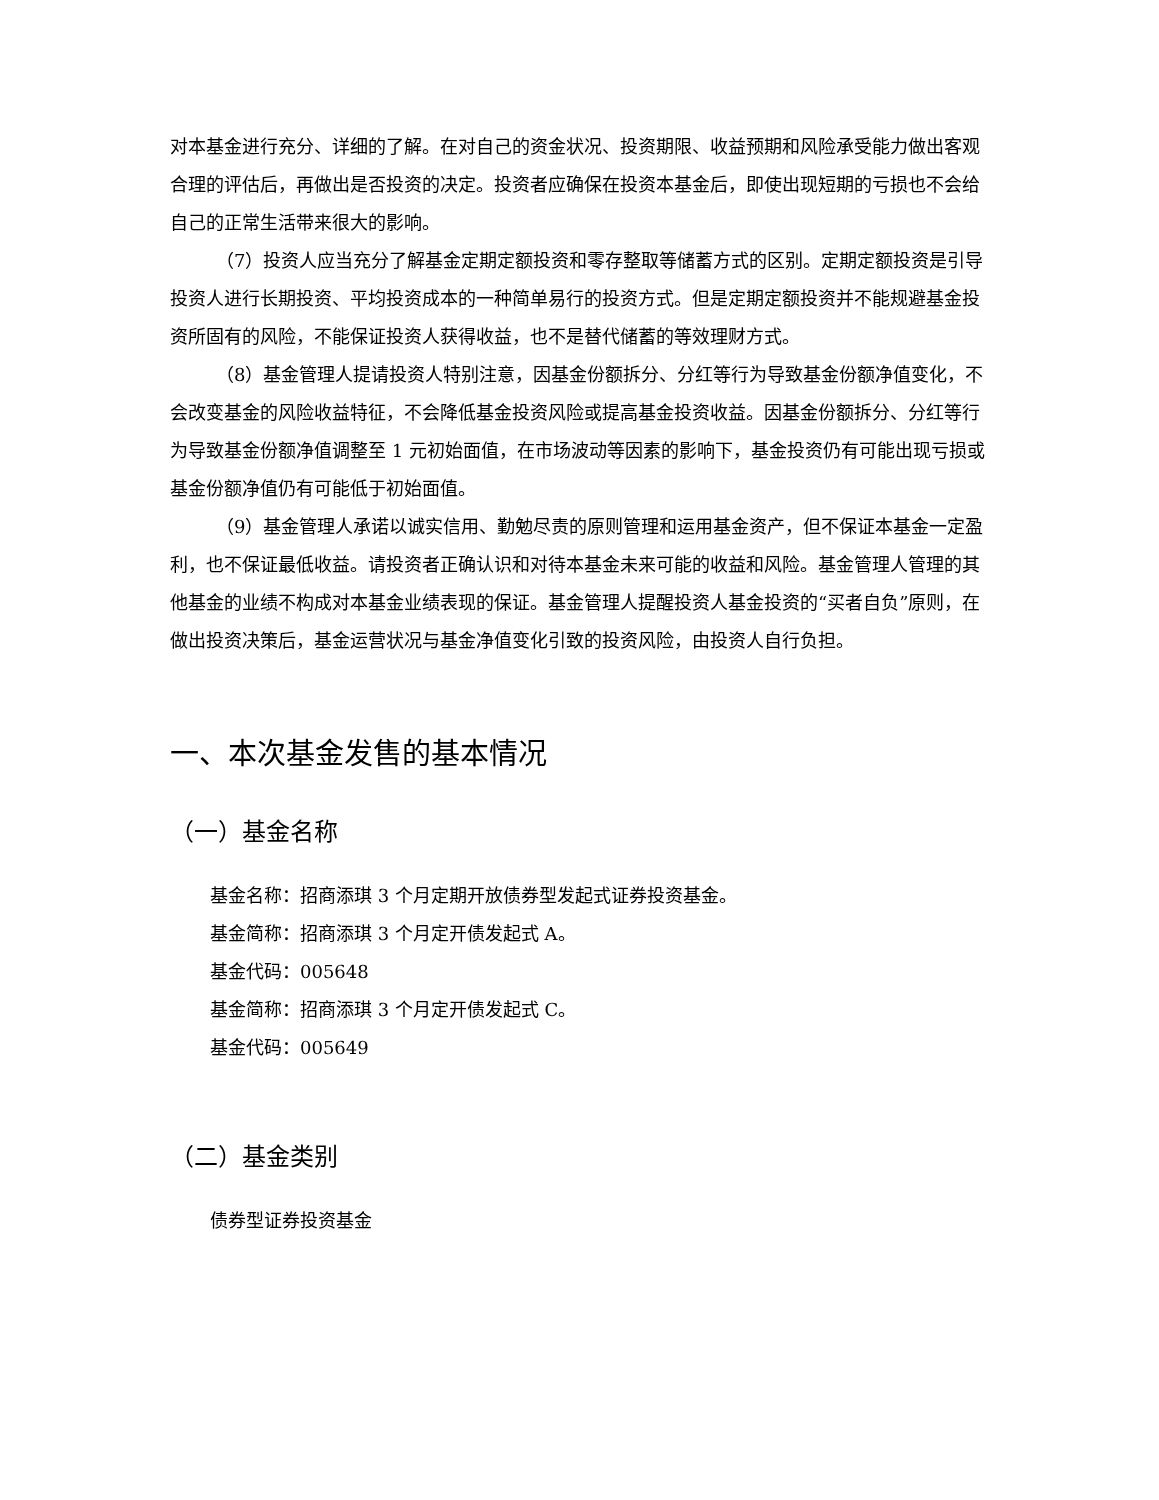对本基金进行充分、详细的了解。在对自己的资金状况、投资期限、收益预期和风险承受能力做出客观合理的评估后，再做出是否投资的决定。投资者应确保在投资本基金后，即使出现短期的亏损也不会给自己的正常生活带来很大的影响。
（7）投资人应当充分了解基金定期定额投资和零存整取等储蓄方式的区别。定期定额投资是引导投资人进行长期投资、平均投资成本的一种简单易行的投资方式。但是定期定额投资并不能规避基金投资所固有的风险，不能保证投资人获得收益，也不是替代储蓄的等效理财方式。
（8）基金管理人提请投资人特别注意，因基金份额拆分、分红等行为导致基金份额净值变化，不会改变基金的风险收益特征，不会降低基金投资风险或提高基金投资收益。因基金份额拆分、分红等行为导致基金份额净值调整至 1 元初始面值，在市场波动等因素的影响下，基金投资仍有可能出现亏损或基金份额净值仍有可能低于初始面值。
（9）基金管理人承诺以诚实信用、勤勉尽责的原则管理和运用基金资产，但不保证本基金一定盈利，也不保证最低收益。请投资者正确认识和对待本基金未来可能的收益和风险。基金管理人管理的其他基金的业绩不构成对本基金业绩表现的保证。基金管理人提醒投资人基金投资的“买者自负”原则，在做出投资决策后，基金运营状况与基金净值变化引致的投资风险，由投资人自行负担。
一、本次基金发售的基本情况
（一）基金名称
基金名称：招商添琪 3 个月定期开放债券型发起式证券投资基金。
基金简称：招商添琪 3 个月定开债发起式 A。
基金代码：005648
基金简称：招商添琪 3 个月定开债发起式 C。
基金代码：005649
（二）基金类别
债券型证券投资基金